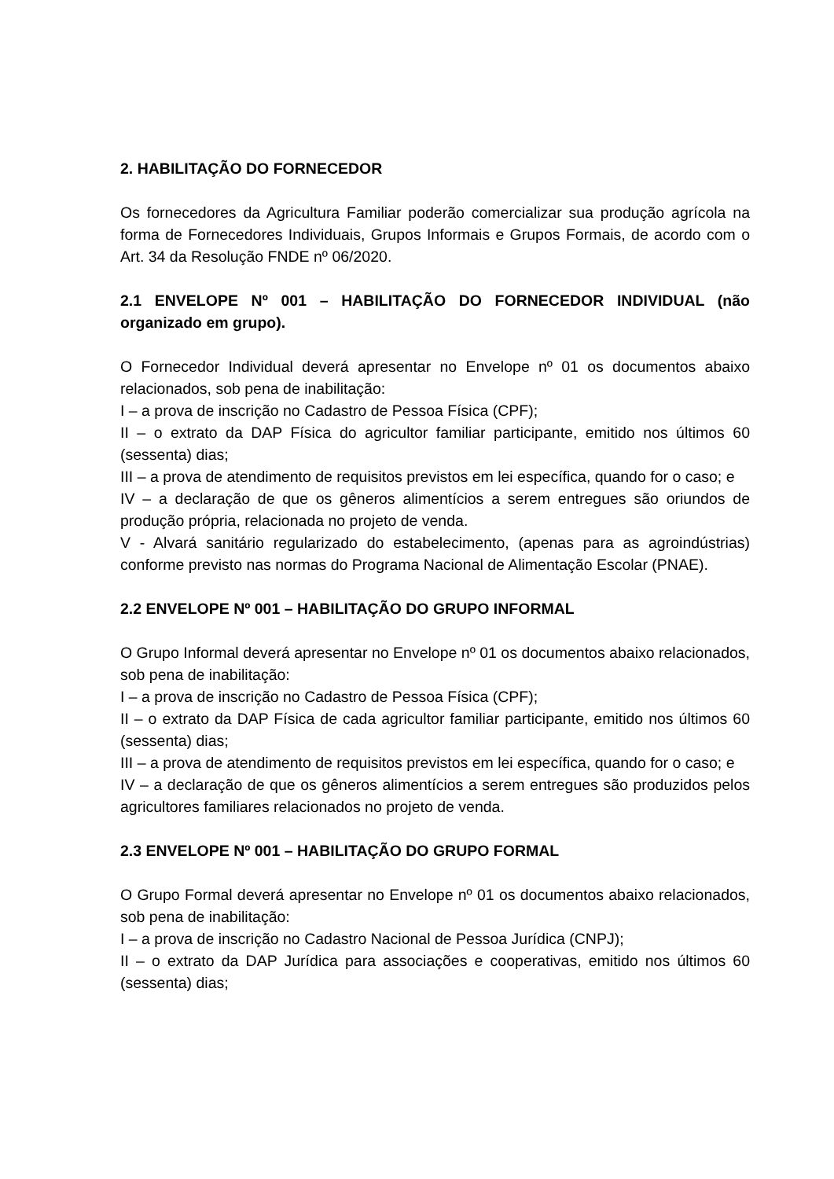2. HABILITAÇÃO DO FORNECEDOR
Os fornecedores da Agricultura Familiar poderão comercializar sua produção agrícola na forma de Fornecedores Individuais, Grupos Informais e Grupos Formais, de acordo com o Art. 34 da Resolução FNDE nº 06/2020.
2.1 ENVELOPE Nº 001 – HABILITAÇÃO DO FORNECEDOR INDIVIDUAL (não organizado em grupo).
O Fornecedor Individual deverá apresentar no Envelope nº 01 os documentos abaixo relacionados, sob pena de inabilitação:
I – a prova de inscrição no Cadastro de Pessoa Física (CPF);
II – o extrato da DAP Física do agricultor familiar participante, emitido nos últimos 60 (sessenta) dias;
III – a prova de atendimento de requisitos previstos em lei específica, quando for o caso; e
IV – a declaração de que os gêneros alimentícios a serem entregues são oriundos de produção própria, relacionada no projeto de venda.
V - Alvará sanitário regularizado do estabelecimento, (apenas para as agroindústrias) conforme previsto nas normas do Programa Nacional de Alimentação Escolar (PNAE).
2.2 ENVELOPE Nº 001 – HABILITAÇÃO DO GRUPO INFORMAL
O Grupo Informal deverá apresentar no Envelope nº 01 os documentos abaixo relacionados, sob pena de inabilitação:
I – a prova de inscrição no Cadastro de Pessoa Física (CPF);
II – o extrato da DAP Física de cada agricultor familiar participante, emitido nos últimos 60 (sessenta) dias;
III – a prova de atendimento de requisitos previstos em lei específica, quando for o caso; e
IV – a declaração de que os gêneros alimentícios a serem entregues são produzidos pelos agricultores familiares relacionados no projeto de venda.
2.3 ENVELOPE Nº 001 – HABILITAÇÃO DO GRUPO FORMAL
O Grupo Formal deverá apresentar no Envelope nº 01 os documentos abaixo relacionados, sob pena de inabilitação:
I – a prova de inscrição no Cadastro Nacional de Pessoa Jurídica (CNPJ);
II – o extrato da DAP Jurídica para associações e cooperativas, emitido nos últimos 60 (sessenta) dias;